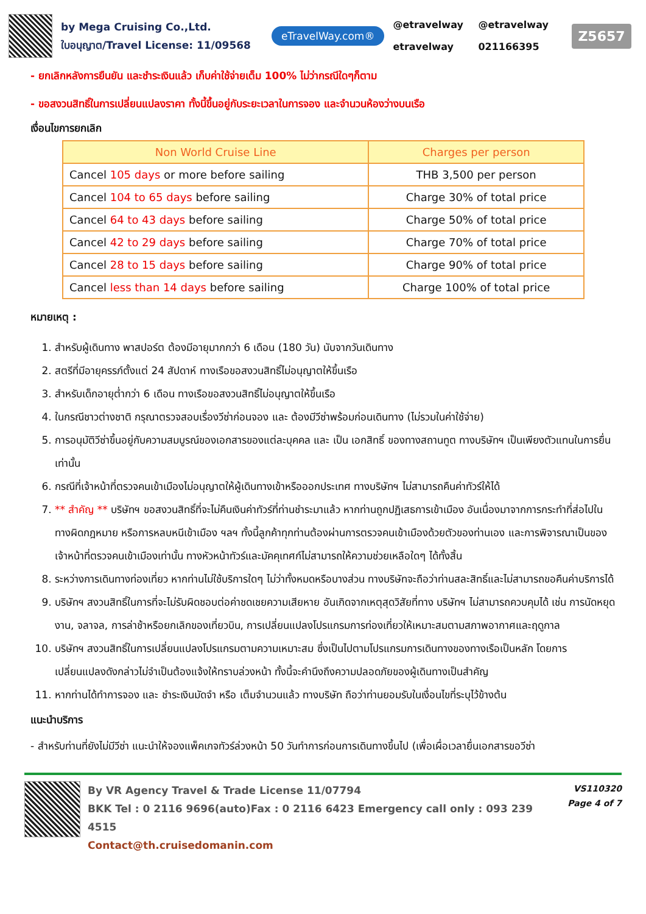by Mega Cruising Co.,Ltd.
ใบอนุญาต/Travel License: 11/09568
eTravelWay.com®
@etravelway @etravelway etravelway 021166395
Z5657
- ยกเลิกหลังการยืนยัน และชำระเงินแล้ว เก็บค่าใช้จ่ายเต็ม 100% ไม่ว่ากรณีใดๆก็ตาม
- ขอสงวนสิทธิ์ในการเปลี่ยนแปลงราคา ทั้งนี้ขึ้นอยู่กับระยะเวลาในการจอง และจำนวนห้องว่างบนเรือ
เงื่อนไขการยกเลิก
| Non World Cruise Line | Charges per person |
| --- | --- |
| Cancel 105 days or more before sailing | THB 3,500 per person |
| Cancel 104 to 65 days before sailing | Charge 30% of total price |
| Cancel 64 to 43 days before sailing | Charge 50% of total price |
| Cancel 42 to 29 days before sailing | Charge 70% of total price |
| Cancel 28 to 15 days before sailing | Charge 90% of total price |
| Cancel less than 14 days before sailing | Charge 100% of total price |
หมายเหตุ :
1. สำหรับผู้เดินทาง พาสปอร์ต ต้องมีอายุมากกว่า 6 เดือน (180 วัน) นับจากวันเดินทาง
2. สตรีที่มีอายุครรภ์ตั้งแต่ 24 สัปดาห์ ทางเรือขอสงวนสิทธิ์ไม่อนุญาตให้ขึ้นเรือ
3. สำหรับเด็กอายุต่ำกว่า 6 เดือน ทางเรือขอสงวนสิทธิ์ไม่อนุญาตให้ขึ้นเรือ
4. ในกรณีชาวต่างชาติ กรุณาตรวจสอบเรื่องวีซ่าก่อนจอง และ ต้องมีวีซ่าพร้อมก่อนเดินทาง (ไม่รวมในค่าใช้จ่าย)
5. การอนุมัติวีซ่าขึ้นอยู่กับความสมบูรณ์ของเอกสารของแต่ละบุคคล และ เป็น เอกสิทธิ์ ของทางสถานทูต ทางบริษัทฯ เป็นเพียงตัวแทนในการยื่นเท่านั้น
6. กรณีที่เจ้าหน้าที่ตรวจคนเข้าเมืองไม่อนุญาตให้ผู้เดินทางเข้าหรือออกประเทศ ทางบริษัทฯ ไม่สามารถคืนค่าทัวร์ให้ได้
7. ** สำคัญ ** บริษัทฯ ขอสงวนสิทธิ์ที่จะไม่คืนเงินค่าทัวร์ที่ท่านชำระมาแล้ว หากท่านถูกปฏิเสธการเข้าเมือง อันเนื่องมาจากการกระทำที่ส่อไปในทางผิดกฎหมาย หรือการหลบหนีเข้าเมือง ฯลฯ ทั้งนี้ลูกค้าทุกท่านต้องผ่านการตรวจคนเข้าเมืองด้วยตัวของท่านเอง และการพิจารณาเป็นของเจ้าหน้าที่ตรวจคนเข้าเมืองเท่านั้น ทางหัวหน้าทัวร์และมัคคุเทศก์ไม่สามารถให้ความช่วยเหลือใดๆ ได้ทั้งสิ้น
8. ระหว่างการเดินทางท่องเที่ยว หากท่านไม่ใช้บริการใดๆ ไม่ว่าทั้งหมดหรือบางส่วน ทางบริษัทจะถือว่าท่านสละสิทธิ์และไม่สามารถขอคืนค่าบริการได้
9. บริษัทฯ สงวนสิทธิ์ในการที่จะไม่รับผิดชอบต่อค่าชดเชยความเสียหาย อันเกิดจากเหตุสุดวิสัยที่ทาง บริษัทฯ ไม่สามารถควบคุมได้ เช่น การนัดหยุดงาน, จลาจล, การล่าช้าหรือยกเลิกของเที่ยวบิน, การเปลี่ยนแปลงโปรแกรมการท่องเที่ยวให้เหมาะสมตามสภาพอากาศและฤดูกาล
10. บริษัทฯ สงวนสิทธิ์ในการเปลี่ยนแปลงโปรแกรมตามความเหมาะสม ซึ่งเป็นไปตามโปรแกรมการเดินทางของทางเรือเป็นหลัก โดยการเปลี่ยนแปลงดังกล่าวไม่จำเป็นต้องแจ้งให้ทราบล่วงหน้า ทั้งนี้จะคำนึงถึงความปลอดภัยของผู้เดินทางเป็นสำคัญ
11. หากท่านได้ทำการจอง และ ชำระเงินมัดจำ หรือ เต็มจำนวนแล้ว ทางบริษัท ถือว่าท่านยอมรับในเงื่อนไขที่ระบุไว้ข้างต้น
แนะนำบริการ
- สำหรับท่านที่ยังไม่มีวีซ่า แนะนำให้จองแพ็คเกจทัวร์ล่วงหน้า 50 วันทำการก่อนการเดินทางขึ้นไป (เพื่อเผื่อเวลายื่นเอกสารขอวีซ่า
By VR Agency Travel & Trade License 11/07794
BKK Tel : 0 2116 9696(auto)Fax : 0 2116 6423 Emergency call only : 093 239 4515
Contact@th.cruisedomanin.com
VS110320
Page 4 of 7